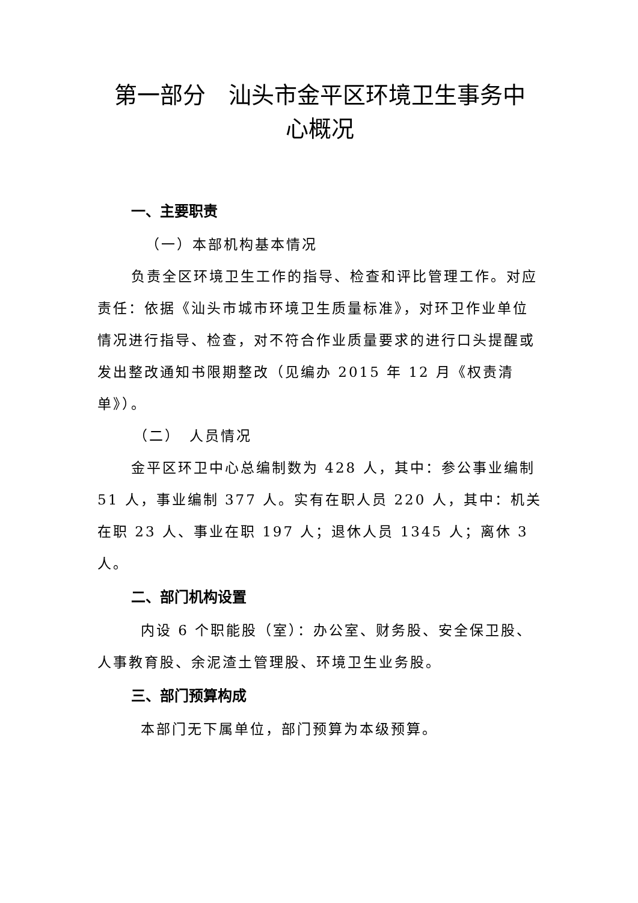第一部分　汕头市金平区环境卫生事务中
心概况
一、主要职责
（一）本部机构基本情况
负责全区环境卫生工作的指导、检查和评比管理工作。对应责任：依据《汕头市城市环境卫生质量标准》，对环卫作业单位情况进行指导、检查，对不符合作业质量要求的进行口头提醒或发出整改通知书限期整改（见编办 2015 年 12 月《权责清单》）。
（二）　人员情况
金平区环卫中心总编制数为 428 人，其中：参公事业编制 51 人，事业编制 377 人。实有在职人员 220 人，其中：机关在职 23 人、事业在职 197 人；退休人员 1345 人；离休 3 人。
二、部门机构设置
内设 6 个职能股（室）：办公室、财务股、安全保卫股、人事教育股、余泥渣土管理股、环境卫生业务股。
三、部门预算构成
本部门无下属单位，部门预算为本级预算。